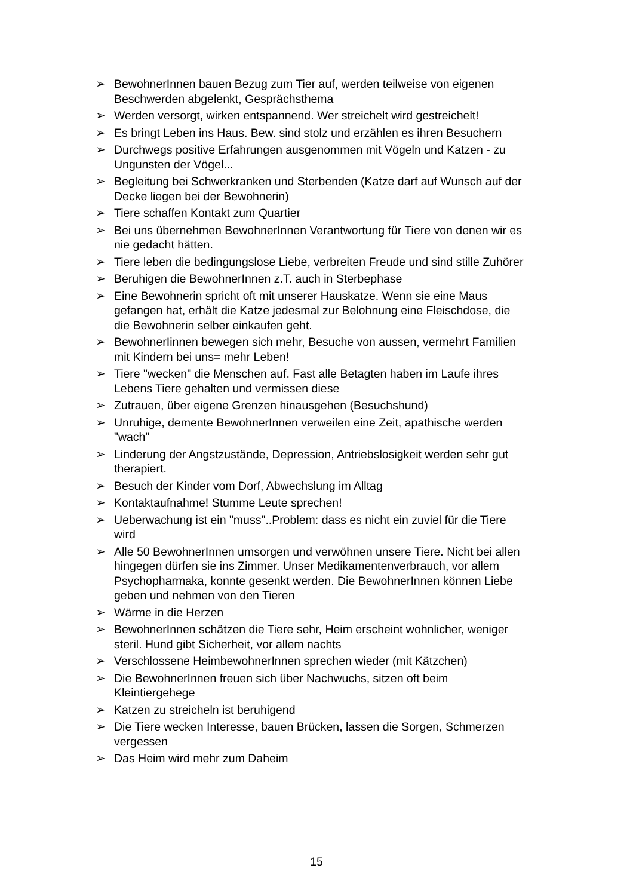➢ BewohnerInnen bauen Bezug zum Tier auf, werden teilweise von eigenen Beschwerden abgelenkt, Gesprächsthema
➢ Werden versorgt, wirken entspannend. Wer streichelt wird gestreichelt!
➢ Es bringt Leben ins Haus. Bew. sind stolz und erzählen es ihren Besuchern
➢ Durchwegs positive Erfahrungen ausgenommen mit Vögeln und Katzen - zu Ungunsten der Vögel...
➢ Begleitung bei Schwerkranken und Sterbenden (Katze darf auf Wunsch auf der Decke liegen bei der Bewohnerin)
➢ Tiere schaffen Kontakt zum Quartier
➢ Bei uns übernehmen BewohnerInnen Verantwortung für Tiere von denen wir es nie gedacht hätten.
➢ Tiere leben die bedingungslose Liebe, verbreiten Freude und sind stille Zuhörer
➢ Beruhigen die BewohnerInnen z.T. auch in Sterbephase
➢ Eine Bewohnerin spricht oft mit unserer Hauskatze. Wenn sie eine Maus gefangen hat, erhält die Katze jedesmal zur Belohnung eine Fleischdose, die die Bewohnerin selber einkaufen geht.
➢ BewohnerIinnen bewegen sich mehr, Besuche von aussen, vermehrt Familien mit Kindern bei uns= mehr Leben!
➢ Tiere "wecken" die Menschen auf. Fast alle Betagten haben im Laufe ihres Lebens Tiere gehalten und vermissen diese
➢ Zutrauen, über eigene Grenzen hinausgehen (Besuchshund)
➢ Unruhige, demente BewohnerInnen verweilen eine Zeit, apathische werden "wach"
➢ Linderung der Angstzustände, Depression, Antriebslosigkeit werden sehr gut therapiert.
➢ Besuch der Kinder vom Dorf, Abwechslung im Alltag
➢ Kontaktaufnahme! Stumme Leute sprechen!
➢ Ueberwachung ist ein "muss"..Problem: dass es nicht ein zuviel für die Tiere wird
➢ Alle 50 BewohnerInnen umsorgen und verwöhnen unsere Tiere. Nicht bei allen hingegen dürfen sie ins Zimmer. Unser Medikamentenverbrauch, vor allem Psychopharmaka, konnte gesenkt werden. Die BewohnerInnen können Liebe geben und nehmen von den Tieren
➢ Wärme in die Herzen
➢ BewohnerInnen schätzen die Tiere sehr, Heim erscheint wohnlicher, weniger steril. Hund gibt Sicherheit, vor allem nachts
➢ Verschlossene HeimbewohnerInnen sprechen wieder (mit Kätzchen)
➢ Die BewohnerInnen freuen sich über Nachwuchs, sitzen oft beim Kleintiergehege
➢ Katzen zu streicheln ist beruhigend
➢ Die Tiere wecken Interesse, bauen Brücken, lassen die Sorgen, Schmerzen vergessen
➢ Das Heim wird mehr zum Daheim
15